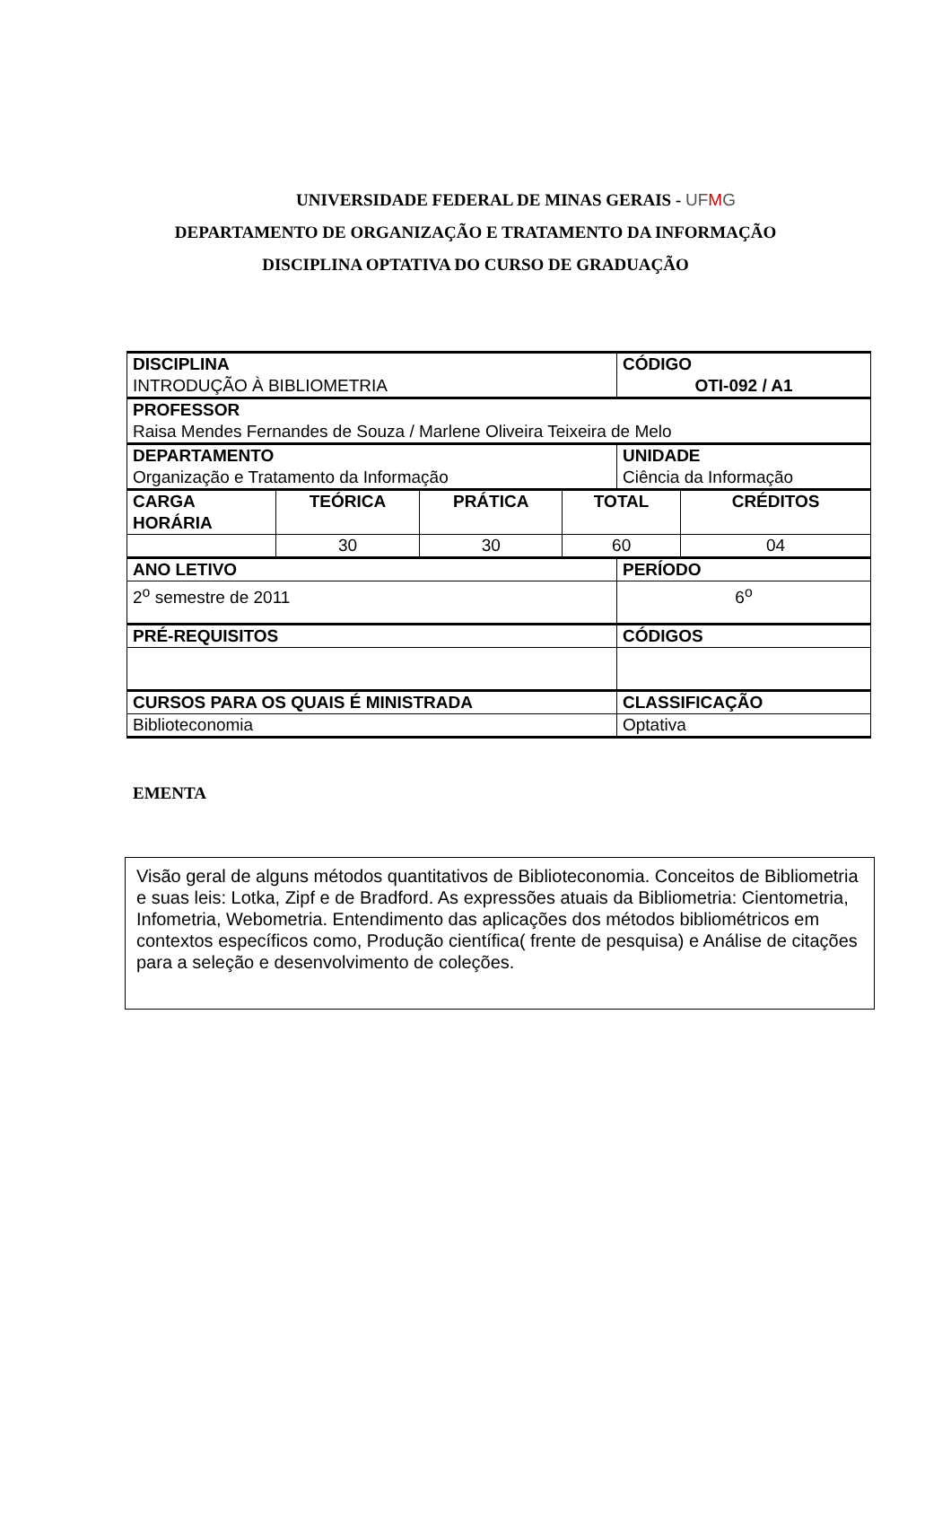UNIVERSIDADE FEDERAL DE MINAS GERAIS - UFMG
DEPARTAMENTO DE ORGANIZAÇÃO E TRATAMENTO DA INFORMAÇÃO
DISCIPLINA OPTATIVA DO CURSO DE GRADUAÇÃO
| DISCIPLINA INTRODUÇÃO À BIBLIOMETRIA | | | | CÓDIGO OTI-092 / A1 | |
| PROFESSOR Raisa Mendes Fernandes de Souza / Marlene Oliveira Teixeira de Melo | | | | | |
| DEPARTAMENTO Organização e Tratamento da Informação | | | | UNIDADE Ciência da Informação | |
| CARGA HORÁRIA | TEÓRICA | PRÁTICA | TOTAL | | CRÉDITOS |
| | 30 | 30 | 60 | | 04 |
| ANO LETIVO | | | | PERÍODO | |
| 2<sup>o</sup> semestre de 2011 | | | | 6<sup>o</sup> | |
| PRÉ-REQUISITOS | | | | CÓDIGOS | |
| CURSOS PARA OS QUAIS É MINISTRADA | | | | CLASSIFICAÇÃO | |
| Biblioteconomia | | | | Optativa | |
EMENTA
Visão geral de alguns métodos quantitativos de Biblioteconomia. Conceitos de Bibliometria e suas leis: Lotka, Zipf e de Bradford. As expressões atuais da Bibliometria: Cientometria, Infometria, Webometria. Entendimento das aplicações dos métodos bibliométricos em contextos específicos como, Produção científica( frente de pesquisa) e Análise de citações para a seleção e desenvolvimento de coleções.